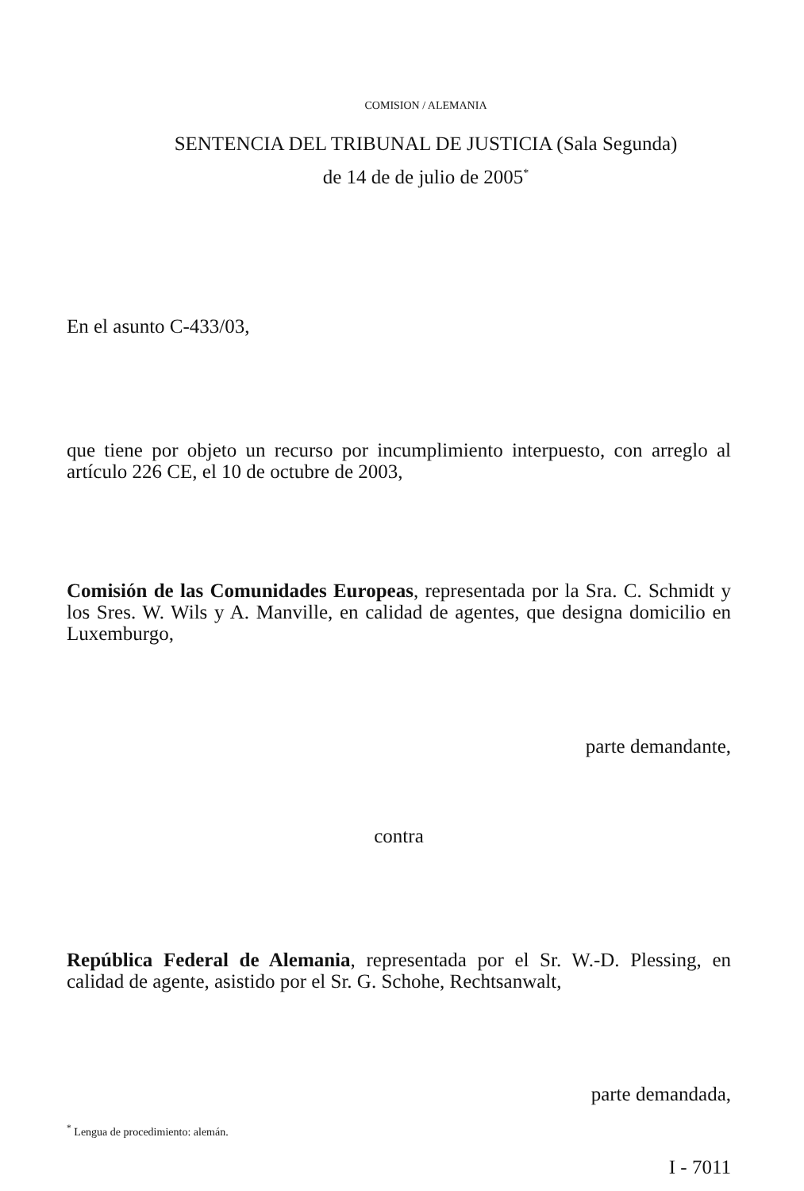COMISION / ALEMANIA
SENTENCIA DEL TRIBUNAL DE JUSTICIA (Sala Segunda)
de 14 de de julio de 2005<sup>*</sup>
En el asunto C-433/03,
que tiene por objeto un recurso por incumplimiento interpuesto, con arreglo al artículo 226 CE, el 10 de octubre de 2003,
Comisión de las Comunidades Europeas, representada por la Sra. C. Schmidt y los Sres. W. Wils y A. Manville, en calidad de agentes, que designa domicilio en Luxemburgo,
parte demandante,
contra
República Federal de Alemania, representada por el Sr. W.-D. Plessing, en calidad de agente, asistido por el Sr. G. Schohe, Rechtsanwalt,
parte demandada,
<sup>*</sup> Lengua de procedimiento: alemán.
I - 7011